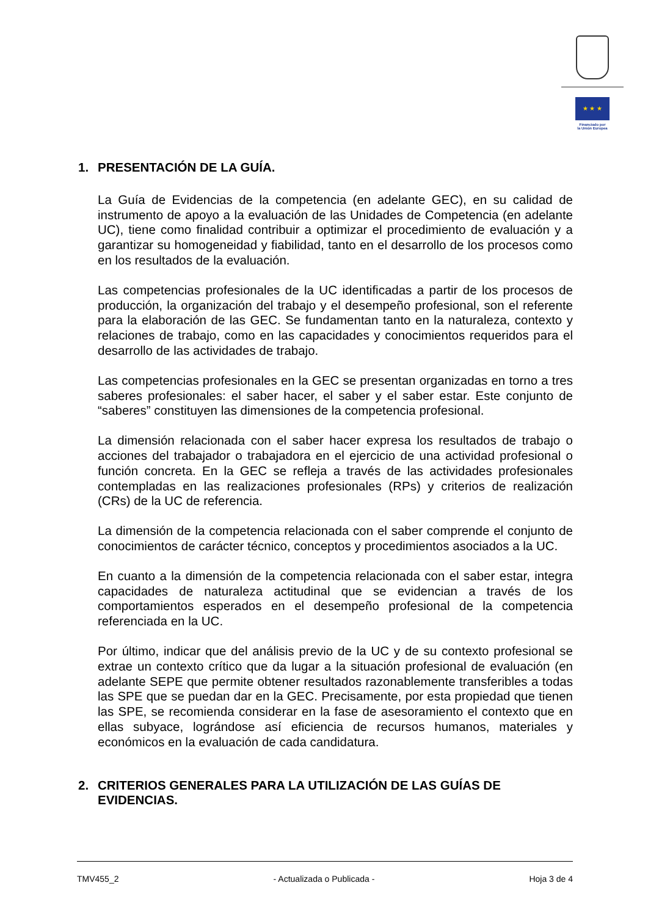★ ★ ★
Financiado por
la Unión Europea
1. PRESENTACIÓN DE LA GUÍA.
La Guía de Evidencias de la competencia (en adelante GEC), en su calidad de instrumento de apoyo a la evaluación de las Unidades de Competencia (en adelante UC), tiene como finalidad contribuir a optimizar el procedimiento de evaluación y a garantizar su homogeneidad y fiabilidad, tanto en el desarrollo de los procesos como en los resultados de la evaluación.
Las competencias profesionales de la UC identificadas a partir de los procesos de producción, la organización del trabajo y el desempeño profesional, son el referente para la elaboración de las GEC. Se fundamentan tanto en la naturaleza, contexto y relaciones de trabajo, como en las capacidades y conocimientos requeridos para el desarrollo de las actividades de trabajo.
Las competencias profesionales en la GEC se presentan organizadas en torno a tres saberes profesionales: el saber hacer, el saber y el saber estar. Este conjunto de “saberes” constituyen las dimensiones de la competencia profesional.
La dimensión relacionada con el saber hacer expresa los resultados de trabajo o acciones del trabajador o trabajadora en el ejercicio de una actividad profesional o función concreta. En la GEC se refleja a través de las actividades profesionales contempladas en las realizaciones profesionales (RPs) y criterios de realización (CRs) de la UC de referencia.
La dimensión de la competencia relacionada con el saber comprende el conjunto de conocimientos de carácter técnico, conceptos y procedimientos asociados a la UC.
En cuanto a la dimensión de la competencia relacionada con el saber estar, integra capacidades de naturaleza actitudinal que se evidencian a través de los comportamientos esperados en el desempeño profesional de la competencia referenciada en la UC.
Por último, indicar que del análisis previo de la UC y de su contexto profesional se extrae un contexto crítico que da lugar a la situación profesional de evaluación (en adelante SEPE que permite obtener resultados razonablemente transferibles a todas las SPE que se puedan dar en la GEC. Precisamente, por esta propiedad que tienen las SPE, se recomienda considerar en la fase de asesoramiento el contexto que en ellas subyace, lográndose así eficiencia de recursos humanos, materiales y económicos en la evaluación de cada candidatura.
2. CRITERIOS GENERALES PARA LA UTILIZACIÓN DE LAS GUÍAS DE EVIDENCIAS.
TMV455_2 - Actualizada o Publicada - Hoja 3 de 4